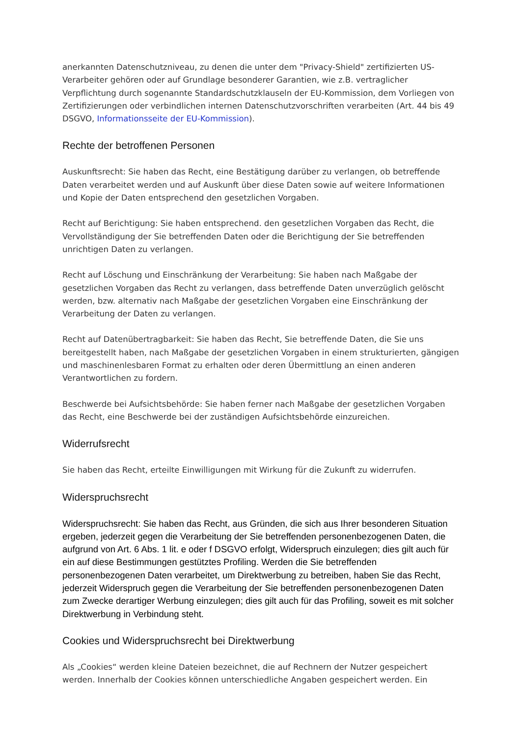anerkannten Datenschutzniveau, zu denen die unter dem "Privacy-Shield" zertifizierten US-Verarbeiter gehören oder auf Grundlage besonderer Garantien, wie z.B. vertraglicher Verpflichtung durch sogenannte Standardschutzklauseln der EU-Kommission, dem Vorliegen von Zertifizierungen oder verbindlichen internen Datenschutzvorschriften verarbeiten (Art. 44 bis 49 DSGVO, Informationsseite der EU-Kommission).
Rechte der betroffenen Personen
Auskunftsrecht: Sie haben das Recht, eine Bestätigung darüber zu verlangen, ob betreffende Daten verarbeitet werden und auf Auskunft über diese Daten sowie auf weitere Informationen und Kopie der Daten entsprechend den gesetzlichen Vorgaben.
Recht auf Berichtigung: Sie haben entsprechend. den gesetzlichen Vorgaben das Recht, die Vervollständigung der Sie betreffenden Daten oder die Berichtigung der Sie betreffenden unrichtigen Daten zu verlangen.
Recht auf Löschung und Einschränkung der Verarbeitung: Sie haben nach Maßgabe der gesetzlichen Vorgaben das Recht zu verlangen, dass betreffende Daten unverzüglich gelöscht werden, bzw. alternativ nach Maßgabe der gesetzlichen Vorgaben eine Einschränkung der Verarbeitung der Daten zu verlangen.
Recht auf Datenübertragbarkeit: Sie haben das Recht, Sie betreffende Daten, die Sie uns bereitgestellt haben, nach Maßgabe der gesetzlichen Vorgaben in einem strukturierten, gängigen und maschinenlesbaren Format zu erhalten oder deren Übermittlung an einen anderen Verantwortlichen zu fordern.
Beschwerde bei Aufsichtsbehörde: Sie haben ferner nach Maßgabe der gesetzlichen Vorgaben das Recht, eine Beschwerde bei der zuständigen Aufsichtsbehörde einzureichen.
Widerrufsrecht
Sie haben das Recht, erteilte Einwilligungen mit Wirkung für die Zukunft zu widerrufen.
Widerspruchsrecht
Widerspruchsrecht: Sie haben das Recht, aus Gründen, die sich aus Ihrer besonderen Situation ergeben, jederzeit gegen die Verarbeitung der Sie betreffenden personenbezogenen Daten, die aufgrund von Art. 6 Abs. 1 lit. e oder f DSGVO erfolgt, Widerspruch einzulegen; dies gilt auch für ein auf diese Bestimmungen gestütztes Profiling. Werden die Sie betreffenden personenbezogenen Daten verarbeitet, um Direktwerbung zu betreiben, haben Sie das Recht, jederzeit Widerspruch gegen die Verarbeitung der Sie betreffenden personenbezogenen Daten zum Zwecke derartiger Werbung einzulegen; dies gilt auch für das Profiling, soweit es mit solcher Direktwerbung in Verbindung steht.
Cookies und Widerspruchsrecht bei Direktwerbung
Als „Cookies“ werden kleine Dateien bezeichnet, die auf Rechnern der Nutzer gespeichert werden. Innerhalb der Cookies können unterschiedliche Angaben gespeichert werden. Ein